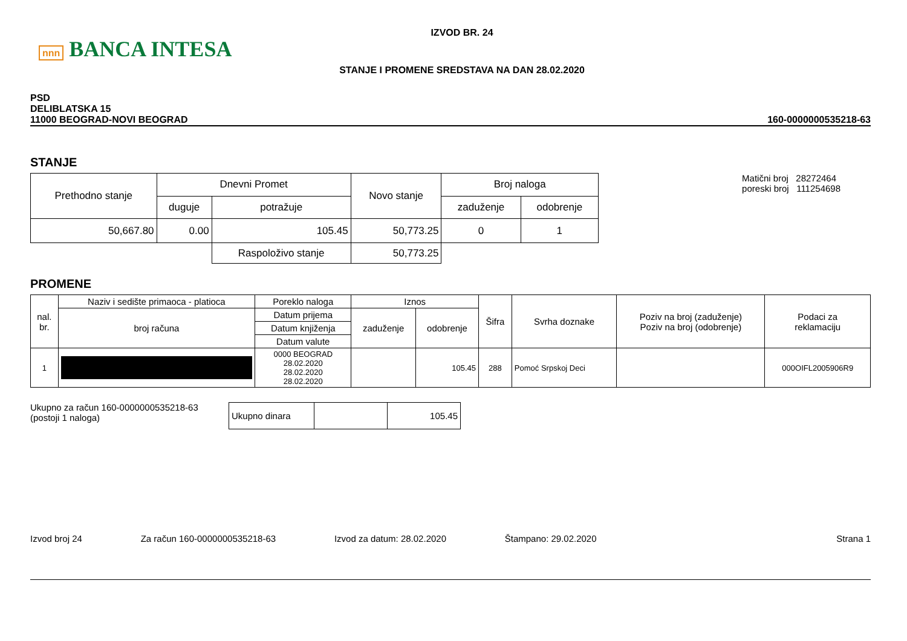nnn BANCA INTESA
IZVOD BR. 24
STANJE I PROMENE SREDSTAVA NA DAN 28.02.2020
PSD
DELIBLATSKA 15
11000 BEOGRAD-NOVI BEOGRAD
160-0000000535218-63
STANJE
| Prethodno stanje | Dnevni Promet | | Novo stanje | Broj naloga | |
| | duguje | potražuje | | zaduženje | odobrenje |
| 50,667.80 | 0.00 | 105.45 | 50,773.25 | 0 | 1 |
| | | Raspoloživo stanje | 50,773.25 | | |
Matični broj 28272464
poreski broj 111254698
PROMENE
| nal. br. | Naziv i sedište primaoca - platioca | Poreklo naloga | Iznos | | Šifra | Svrha doznake | Poziv na broj (zaduženje) Poziv na broj (odobrenje) | Podaci za reklamaciju |
| | broj računa | Datum prijema | zaduženje | odobrenje | | | | |
| | | Datum knjiženja | | | | | | |
| | | Datum valute | | | | | | |
| 1 | | 0000 BEOGRAD 28.02.2020 28.02.2020 28.02.2020 | | 105.45 | 288 | Pomoć Srpskoj Deci | | 000OIFL2005906R9 |
Ukupno za račun 160-0000000535218-63
(postoji 1 naloga)
| Ukupno dinara | | 105.45 |
Izvod broj 24 Za račun 160-0000000535218-63 Izvod za datum: 28.02.2020 Štampano: 29.02.2020 Strana 1